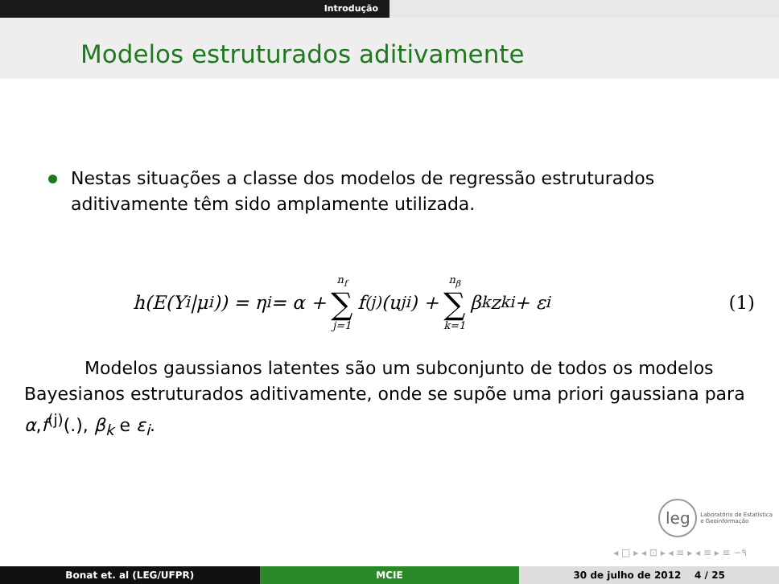Introdução
Modelos estruturados aditivamente
Nestas situações a classe dos modelos de regressão estruturados aditivamente têm sido amplamente utilizada.
h(E(Y<sub>i</sub>|μ<sub>i</sub>)) = η<sub>i</sub> = α + n<sub>f</sub> ∑ j=1 f<sup>(j)</sup>(u<sub>ji</sub>) + n<sub>β</sub> ∑ k=1 β<sub>k</sub>z<sub>ki</sub> + ε<sub>i</sub> (1)
Modelos gaussianos latentes são um subconjunto de todos os modelos Bayesianos estruturados aditivamente, onde se supõe uma priori gaussiana para α,f<sup>(j)</sup>(.), β<sub>k</sub> e ε<sub>i</sub>.
leg Laboratório de Estatística
e Geoinformação
◂ □ ▸ ◂ ⊡ ▸ ◂ ≡ ▸ ◂ ≡ ▸ ≡ ∽۹
Bonat et. al (LEG/UFPR) MCIE 30 de julho de 2012 4 / 25